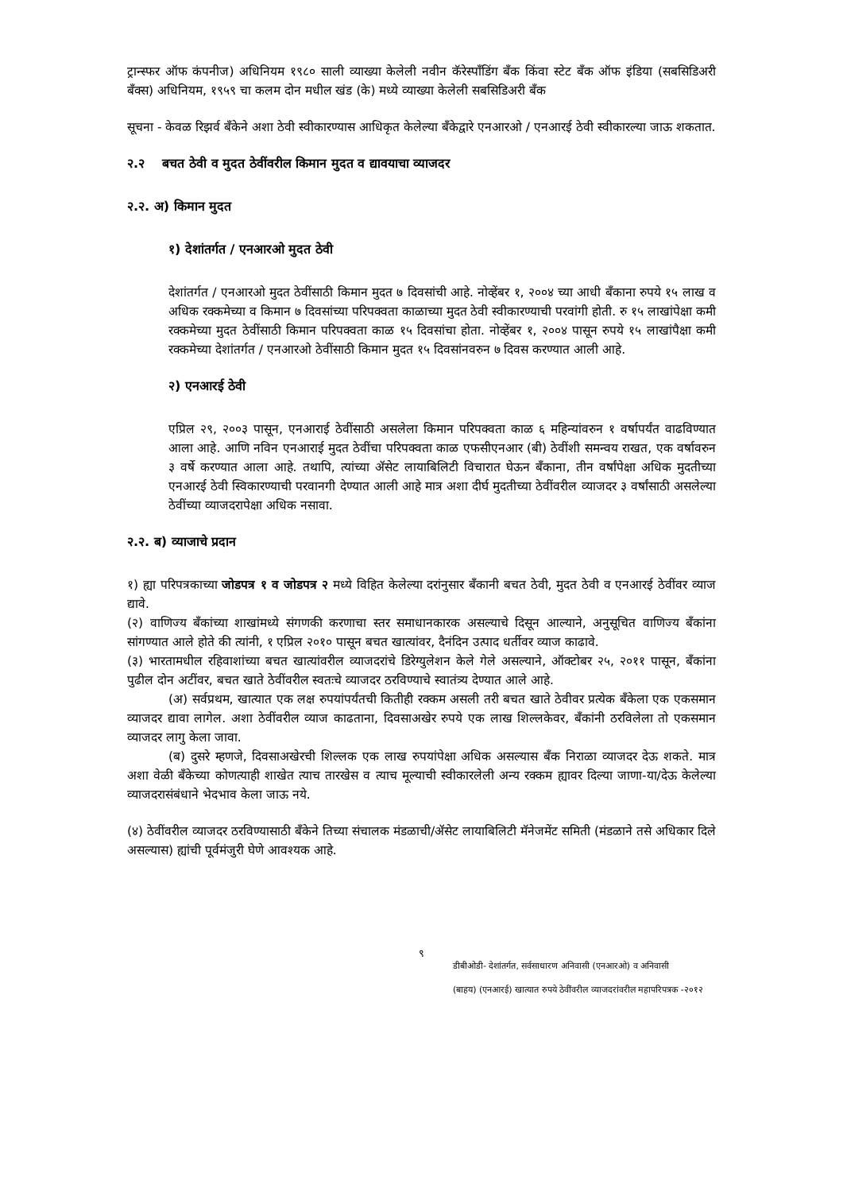ट्रान्स्फर ऑफ कंपनीज) अधिनियम १९८० साली व्याख्या केलेली नवीन कॅरेस्पाँडिंग बँक किंवा स्टेट बँक ऑफ इंडिया (सबसिडिअरी बँक्स) अधिनियम, १९५९ चा कलम दोन मधील खंड (के) मध्ये व्याख्या केलेली सबसिडिअरी बँक
सूचना - केवळ रिझर्व बँकेने अशा ठेवी स्वीकारण्यास आधिकृत केलेल्या बँकेद्वारे एनआरओ / एनआरई ठेवी स्वीकारल्या जाऊ शकतात.
२.२ बचत ठेवी व मुदत ठेवींवरील किमान मुदत व द्यावयाचा व्याजदर
२.२. अ) किमान मुदत
१) देशांतर्गत / एनआरओ मुदत ठेवी
देशांतर्गत / एनआरओ मुदत ठेवींसाठी किमान मुदत ७ दिवसांची आहे. नोव्हेंबर १, २००४ च्या आधी बँकाना रुपये १५ लाख व अधिक रक्कमेच्या व किमान ७ दिवसांच्या परिपक्वता काळाच्या मुदत ठेवी स्वीकारण्याची परवांगी होती. रु १५ लाखांपेक्षा कमी रक्कमेच्या मुदत ठेवींसाठी किमान परिपक्वता काळ १५ दिवसांचा होता. नोव्हेंबर १, २००४ पासून रुपये १५ लाखांपैक्षा कमी रक्कमेच्या देशांतर्गत / एनआरओ ठेवींसाठी किमान मुदत १५ दिवसांनवरुन ७ दिवस करण्यात आली आहे.
२) एनआरई ठेवी
एप्रिल २९, २००३ पासून, एनआराई ठेवींसाठी असलेला किमान परिपक्वता काळ ६ महिन्यांवरुन १ वर्षापर्यंत वाढविण्यात आला आहे. आणि नविन एनआराई मुदत ठेवींचा परिपक्वता काळ एफसीएनआर (बी) ठेवींशी समन्वय राखत, एक वर्षावरुन ३ वर्षे करण्यात आला आहे. तथापि, त्यांच्या ॲसेट लायाबिलिटी विचारात घेऊन बँकाना, तीन वर्षांपेक्षा अधिक मुदतीच्या एनआरई ठेवी स्विकारण्याची परवानगी देण्यात आली आहे मात्र अशा दीर्घ मुदतीच्या ठेवींवरील व्याजदर ३ वर्षांसाठी असलेल्या ठेवींच्या व्याजदरापेक्षा अधिक नसावा.
२.२. ब) व्याजाचे प्रदान
१) ह्या परिपत्रकाच्या जोडपत्र १ व जोडपत्र २ मध्ये विहित केलेल्या दरांनुसार बँकानी बचत ठेवी, मुदत ठेवी व एनआरई ठेवींवर व्याज द्यावे.
(२) वाणिज्य बँकांच्या शाखांमध्ये संगणकी करणाचा स्तर समाधानकारक असल्याचे दिसून आल्याने, अनुसूचित वाणिज्य बँकांना सांगण्यात आले होते की त्यांनी, १ एप्रिल २०१० पासून बचत खात्यांवर, दैनंदिन उत्पाद धर्तीवर व्याज काढावे.
(३) भारतामधील रहिवाशांच्या बचत खात्यांवरील व्याजदरांचे डिरेग्युलेशन केले गेले असल्याने, ऑक्टोबर २५, २०११ पासून, बँकांना पुढील दोन अटींवर, बचत खाते ठेवींवरील स्वतःचे व्याजदर ठरविण्याचे स्वातंत्र्य देण्यात आले आहे.
(अ) सर्वप्रथम, खात्यात एक लक्ष रुपयांपर्यंतची कितीही रक्कम असली तरी बचत खाते ठेवीवर प्रत्येक बँकेला एक एकसमान व्याजदर द्यावा लागेल. अशा ठेवींवरील व्याज काढताना, दिवसाअखेर रुपये एक लाख शिल्लकेवर, बँकांनी ठरविलेला तो एकसमान व्याजदर लागु केला जावा.
(ब) दुसरे म्हणजे, दिवसाअखेरची शिल्लक एक लाख रुपयांपेक्षा अधिक असल्यास बँक निराळा व्याजदर देऊ शकते. मात्र अशा वेळी बँकेच्या कोणत्याही शाखेत त्याच तारखेस व त्याच मूल्याची स्वीकारलेली अन्य रक्कम ह्यावर दिल्या जाणा-या/देऊ केलेल्या व्याजदरासंबंधाने भेदभाव केला जाऊ नये.
(४) ठेवींवरील व्याजदर ठरविण्यासाठी बँकेने तिच्या संचालक मंडळाची/ॲसेट लायाबिलिटी मॅनेजमेंट समिती (मंडळाने तसे अधिकार दिले असल्यास) ह्यांची पूर्वमंजुरी घेणे आवश्यक आहे.
९
डीबीओडी- देशांतर्गत, सर्वसाधारण अनिवासी (एनआरओ) व अनिवासी
(बाहय) (एनआरई) खात्यात रुपये ठेवींवरील व्याजदरांवरील महापरिपत्रक -२०१२